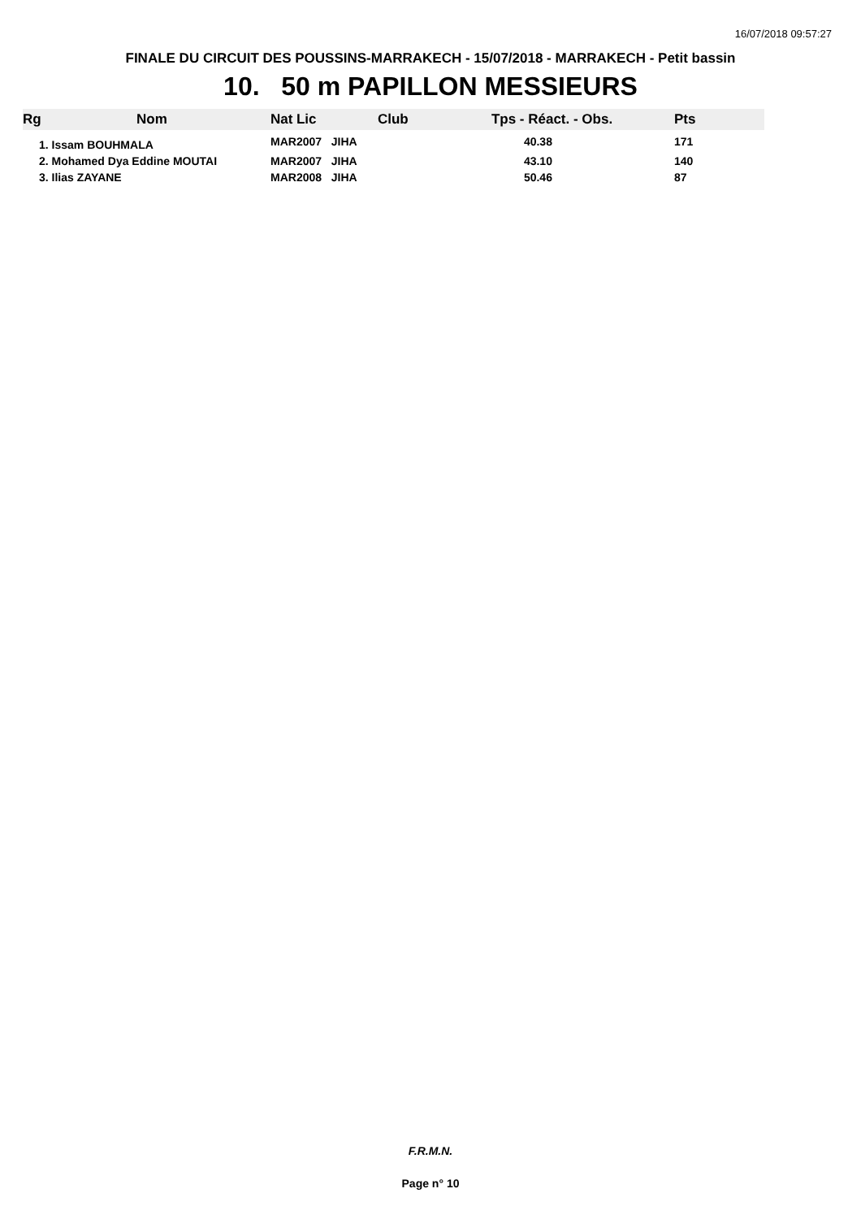16/07/2018 09:57:27
FINALE DU CIRCUIT DES POUSSINS-MARRAKECH - 15/07/2018 - MARRAKECH - Petit bassin
10. 50 m PAPILLON MESSIEURS
| Rg | Nom | Nat | Lic | Club | Tps - Réact. - Obs. | Pts |
| --- | --- | --- | --- | --- | --- | --- |
| 1. Issam BOUHMALA | | MAR | 2007 JIHA | | 40.38 | 171 |
| 2. Mohamed Dya Eddine MOUTAI | | MAR | 2007 JIHA | | 43.10 | 140 |
| 3. Ilias ZAYANE | | MAR | 2008 JIHA | | 50.46 | 87 |
F.R.M.N.
Page n° 10